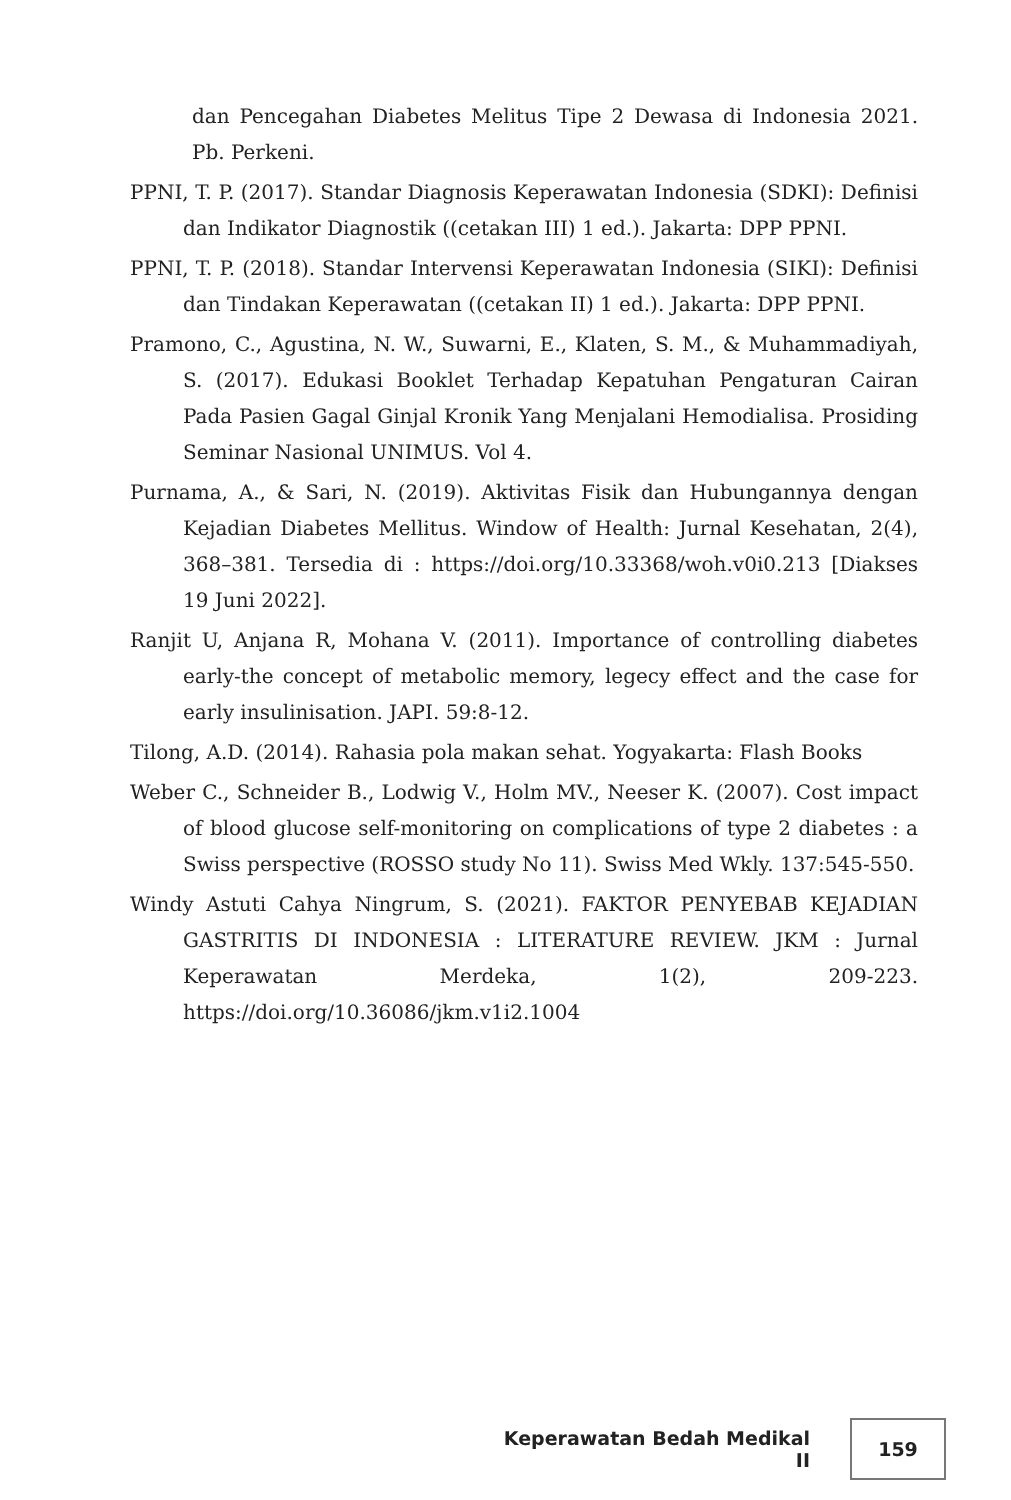dan Pencegahan Diabetes Melitus Tipe 2 Dewasa di Indonesia 2021. Pb. Perkeni.
PPNI, T. P. (2017). Standar Diagnosis Keperawatan Indonesia (SDKI): Definisi dan Indikator Diagnostik ((cetakan III) 1 ed.). Jakarta: DPP PPNI.
PPNI, T. P. (2018). Standar Intervensi Keperawatan Indonesia (SIKI): Definisi dan Tindakan Keperawatan ((cetakan II) 1 ed.). Jakarta: DPP PPNI.
Pramono, C., Agustina, N. W., Suwarni, E., Klaten, S. M., & Muhammadiyah, S. (2017). Edukasi Booklet Terhadap Kepatuhan Pengaturan Cairan Pada Pasien Gagal Ginjal Kronik Yang Menjalani Hemodialisa. Prosiding Seminar Nasional UNIMUS. Vol 4.
Purnama, A., & Sari, N. (2019). Aktivitas Fisik dan Hubungannya dengan Kejadian Diabetes Mellitus. Window of Health: Jurnal Kesehatan, 2(4), 368–381. Tersedia di : https://doi.org/10.33368/woh.v0i0.213 [Diakses 19 Juni 2022].
Ranjit U, Anjana R, Mohana V. (2011). Importance of controlling diabetes early-the concept of metabolic memory, legecy effect and the case for early insulinisation. JAPI. 59:8-12.
Tilong, A.D. (2014). Rahasia pola makan sehat. Yogyakarta: Flash Books
Weber C., Schneider B., Lodwig V., Holm MV., Neeser K. (2007). Cost impact of blood glucose self-monitoring on complications of type 2 diabetes : a Swiss perspective (ROSSO study No 11). Swiss Med Wkly. 137:545-550.
Windy Astuti Cahya Ningrum, S. (2021). FAKTOR PENYEBAB KEJADIAN GASTRITIS DI INDONESIA : LITERATURE REVIEW. JKM : Jurnal Keperawatan Merdeka, 1(2), 209-223. https://doi.org/10.36086/jkm.v1i2.1004
Keperawatan Bedah Medikal II 159